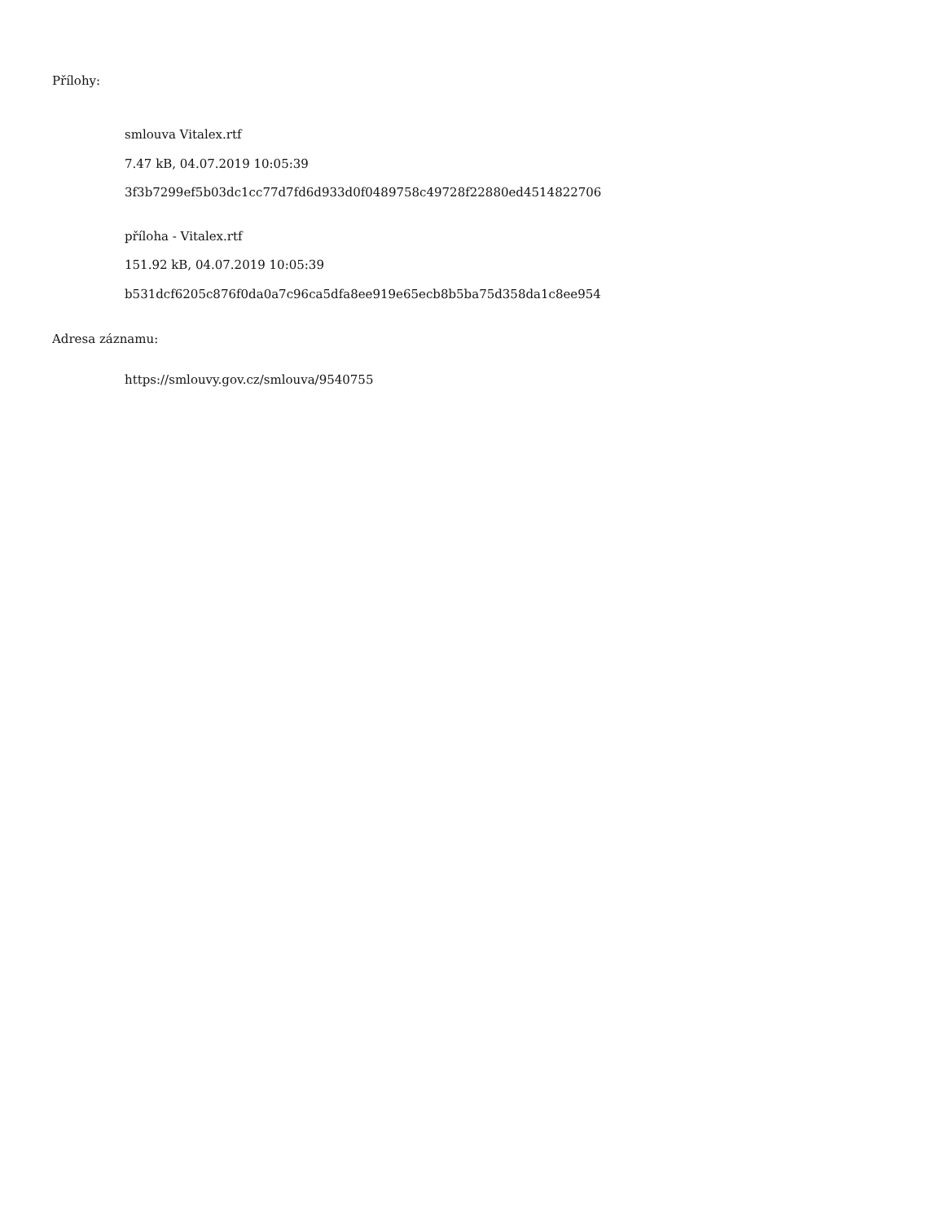Přílohy:
smlouva Vitalex.rtf
7.47 kB, 04.07.2019 10:05:39
3f3b7299ef5b03dc1cc77d7fd6d933d0f0489758c49728f22880ed4514822706
příloha - Vitalex.rtf
151.92 kB, 04.07.2019 10:05:39
b531dcf6205c876f0da0a7c96ca5dfa8ee919e65ecb8b5ba75d358da1c8ee954
Adresa záznamu:
https://smlouvy.gov.cz/smlouva/9540755